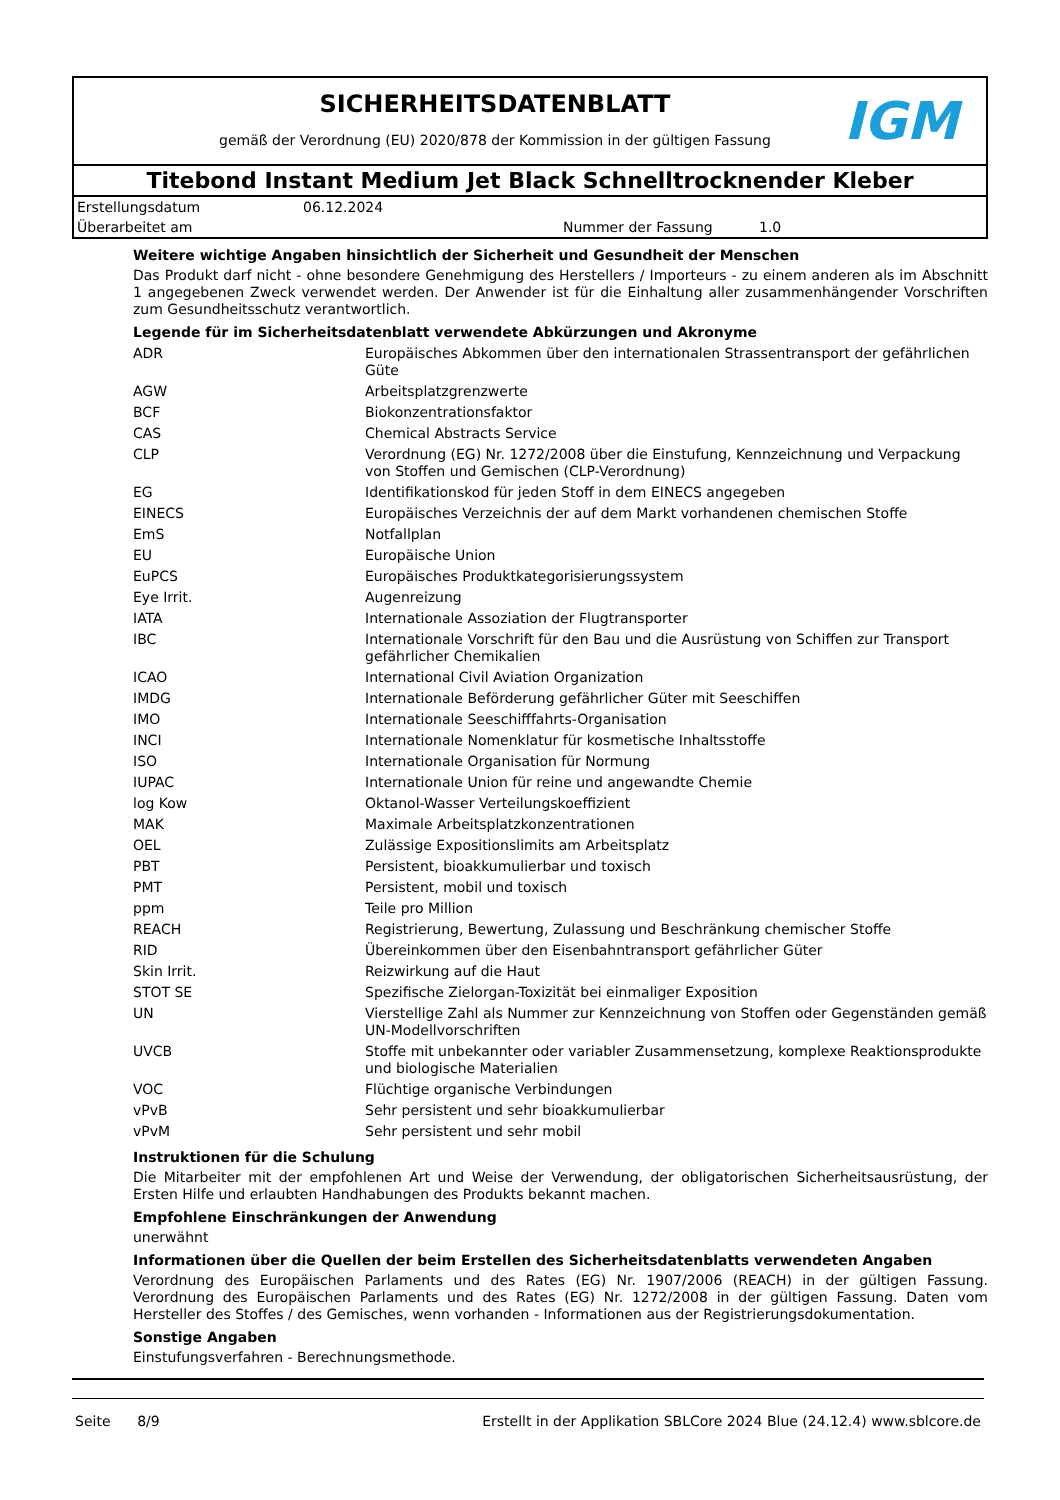SICHERHEITSDATENBLATT
gemäß der Verordnung (EU) 2020/878 der Kommission in der gültigen Fassung
IGM
Titebond Instant Medium Jet Black Schnelltrocknender Kleber
Erstellungsdatum 06.12.2024 Überarbeitet am Nummer der Fassung 1.0
Weitere wichtige Angaben hinsichtlich der Sicherheit und Gesundheit der Menschen
Das Produkt darf nicht - ohne besondere Genehmigung des Herstellers / Importeurs - zu einem anderen als im Abschnitt 1 angegebenen Zweck verwendet werden. Der Anwender ist für die Einhaltung aller zusammenhängender Vorschriften zum Gesundheitsschutz verantwortlich.
Legende für im Sicherheitsdatenblatt verwendete Abkürzungen und Akronyme
| ADR | Europäisches Abkommen über den internationalen Strassentransport der gefährlichen Güte |
| AGW | Arbeitsplatzgrenzwerte |
| BCF | Biokonzentrationsfaktor |
| CAS | Chemical Abstracts Service |
| CLP | Verordnung (EG) Nr. 1272/2008 über die Einstufung, Kennzeichnung und Verpackung von Stoffen und Gemischen (CLP-Verordnung) |
| EG | Identifikationskod für jeden Stoff in dem EINECS angegeben |
| EINECS | Europäisches Verzeichnis der auf dem Markt vorhandenen chemischen Stoffe |
| EmS | Notfallplan |
| EU | Europäische Union |
| EuPCS | Europäisches Produktkategorisierungssystem |
| Eye Irrit. | Augenreizung |
| IATA | Internationale Assoziation der Flugtransporter |
| IBC | Internationale Vorschrift für den Bau und die Ausrüstung von Schiffen zur Transport gefährlicher Chemikalien |
| ICAO | International Civil Aviation Organization |
| IMDG | Internationale Beförderung gefährlicher Güter mit Seeschiffen |
| IMO | Internationale Seeschifffahrts-Organisation |
| INCI | Internationale Nomenklatur für kosmetische Inhaltsstoffe |
| ISO | Internationale Organisation für Normung |
| IUPAC | Internationale Union für reine und angewandte Chemie |
| log Kow | Oktanol-Wasser Verteilungskoeffizient |
| MAK | Maximale Arbeitsplatzkonzentrationen |
| OEL | Zulässige Expositionslimits am Arbeitsplatz |
| PBT | Persistent, bioakkumulierbar und toxisch |
| PMT | Persistent, mobil und toxisch |
| ppm | Teile pro Million |
| REACH | Registrierung, Bewertung, Zulassung und Beschränkung chemischer Stoffe |
| RID | Übereinkommen über den Eisenbahntransport gefährlicher Güter |
| Skin Irrit. | Reizwirkung auf die Haut |
| STOT SE | Spezifische Zielorgan-Toxizität bei einmaliger Exposition |
| UN | Vierstellige Zahl als Nummer zur Kennzeichnung von Stoffen oder Gegenständen gemäß UN-Modellvorschriften |
| UVCB | Stoffe mit unbekannter oder variabler Zusammensetzung, komplexe Reaktionsprodukte und biologische Materialien |
| VOC | Flüchtige organische Verbindungen |
| vPvB | Sehr persistent und sehr bioakkumulierbar |
| vPvM | Sehr persistent und sehr mobil |
Instruktionen für die Schulung
Die Mitarbeiter mit der empfohlenen Art und Weise der Verwendung, der obligatorischen Sicherheitsausrüstung, der Ersten Hilfe und erlaubten Handhabungen des Produkts bekannt machen.
Empfohlene Einschränkungen der Anwendung
unerwähnt
Informationen über die Quellen der beim Erstellen des Sicherheitsdatenblatts verwendeten Angaben
Verordnung des Europäischen Parlaments und des Rates (EG) Nr. 1907/2006 (REACH) in der gültigen Fassung. Verordnung des Europäischen Parlaments und des Rates (EG) Nr. 1272/2008 in der gültigen Fassung. Daten vom Hersteller des Stoffes / des Gemisches, wenn vorhanden - Informationen aus der Registrierungsdokumentation.
Sonstige Angaben
Einstufungsverfahren - Berechnungsmethode.
Seite 8/9 Erstellt in der Applikation SBLCore 2024 Blue (24.12.4) www.sblcore.de